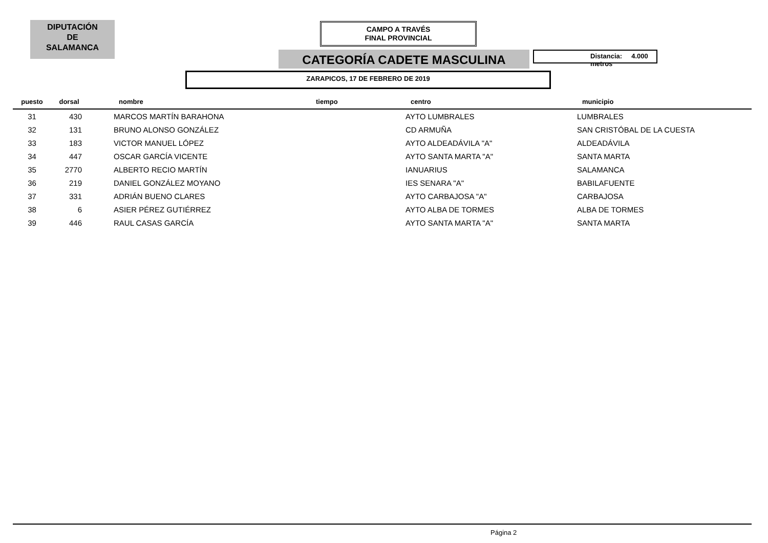DIPUTACIÓN
DE
SALAMANCA
CAMPO A TRAVÉS
FINAL PROVINCIAL
CATEGORÍA CADETE MASCULINA Distancia: 4.000 metros
ZARAPICOS, 17 DE FEBRERO DE 2019
| puesto | dorsal | nombre | tiempo | centro | municipio |
| --- | --- | --- | --- | --- | --- |
| 31 | 430 | MARCOS MARTÍN BARAHONA | | AYTO LUMBRALES | LUMBRALES |
| 32 | 131 | BRUNO ALONSO GONZÁLEZ | | CD ARMUÑA | SAN CRISTÓBAL DE LA CUESTA |
| 33 | 183 | VICTOR MANUEL LÓPEZ | | AYTO ALDEADÁVILA "A" | ALDEADÁVILA |
| 34 | 447 | OSCAR GARCÍA VICENTE | | AYTO SANTA MARTA "A" | SANTA MARTA |
| 35 | 2770 | ALBERTO RECIO MARTÍN | | IANUARIUS | SALAMANCA |
| 36 | 219 | DANIEL GONZÁLEZ MOYANO | | IES SENARA "A" | BABILAFUENTE |
| 37 | 331 | ADRIÁN BUENO CLARES | | AYTO CARBAJOSA "A" | CARBAJOSA |
| 38 | 6 | ASIER PÉREZ GUTIÉRREZ | | AYTO ALBA DE TORMES | ALBA DE TORMES |
| 39 | 446 | RAUL CASAS GARCÍA | | AYTO SANTA MARTA "A" | SANTA MARTA |
Página 2